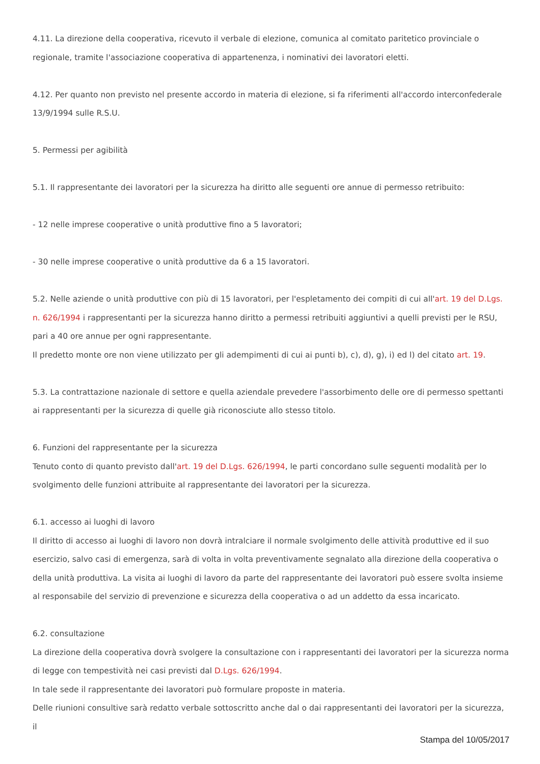4.11. La direzione della cooperativa, ricevuto il verbale di elezione, comunica al comitato paritetico provinciale o regionale, tramite l'associazione cooperativa di appartenenza, i nominativi dei lavoratori eletti.
4.12. Per quanto non previsto nel presente accordo in materia di elezione, si fa riferimenti all'accordo interconfederale 13/9/1994 sulle R.S.U.
5. Permessi per agibilità
5.1. Il rappresentante dei lavoratori per la sicurezza ha diritto alle seguenti ore annue di permesso retribuito:
- 12 nelle imprese cooperative o unità produttive fino a 5 lavoratori;
- 30 nelle imprese cooperative o unità produttive da 6 a 15 lavoratori.
5.2. Nelle aziende o unità produttive con più di 15 lavoratori, per l'espletamento dei compiti di cui all'art. 19 del D.Lgs. n. 626/1994 i rappresentanti per la sicurezza hanno diritto a permessi retribuiti aggiuntivi a quelli previsti per le RSU, pari a 40 ore annue per ogni rappresentante.
Il predetto monte ore non viene utilizzato per gli adempimenti di cui ai punti b), c), d), g), i) ed l) del citato art. 19.
5.3. La contrattazione nazionale di settore e quella aziendale prevedere l'assorbimento delle ore di permesso spettanti ai rappresentanti per la sicurezza di quelle già riconosciute allo stesso titolo.
6. Funzioni del rappresentante per la sicurezza
Tenuto conto di quanto previsto dall'art. 19 del D.Lgs. 626/1994, le parti concordano sulle seguenti modalità per lo svolgimento delle funzioni attribuite al rappresentante dei lavoratori per la sicurezza.
6.1. accesso ai luoghi di lavoro
Il diritto di accesso ai luoghi di lavoro non dovrà intralciare il normale svolgimento delle attività produttive ed il suo esercizio, salvo casi di emergenza, sarà di volta in volta preventivamente segnalato alla direzione della cooperativa o della unità produttiva. La visita ai luoghi di lavoro da parte del rappresentante dei lavoratori può essere svolta insieme al responsabile del servizio di prevenzione e sicurezza della cooperativa o ad un addetto da essa incaricato.
6.2. consultazione
La direzione della cooperativa dovrà svolgere la consultazione con i rappresentanti dei lavoratori per la sicurezza norma di legge con tempestività nei casi previsti dal D.Lgs. 626/1994.
In tale sede il rappresentante dei lavoratori può formulare proposte in materia.
Delle riunioni consultive sarà redatto verbale sottoscritto anche dal o dai rappresentanti dei lavoratori per la sicurezza, il
Stampa del 10/05/2017